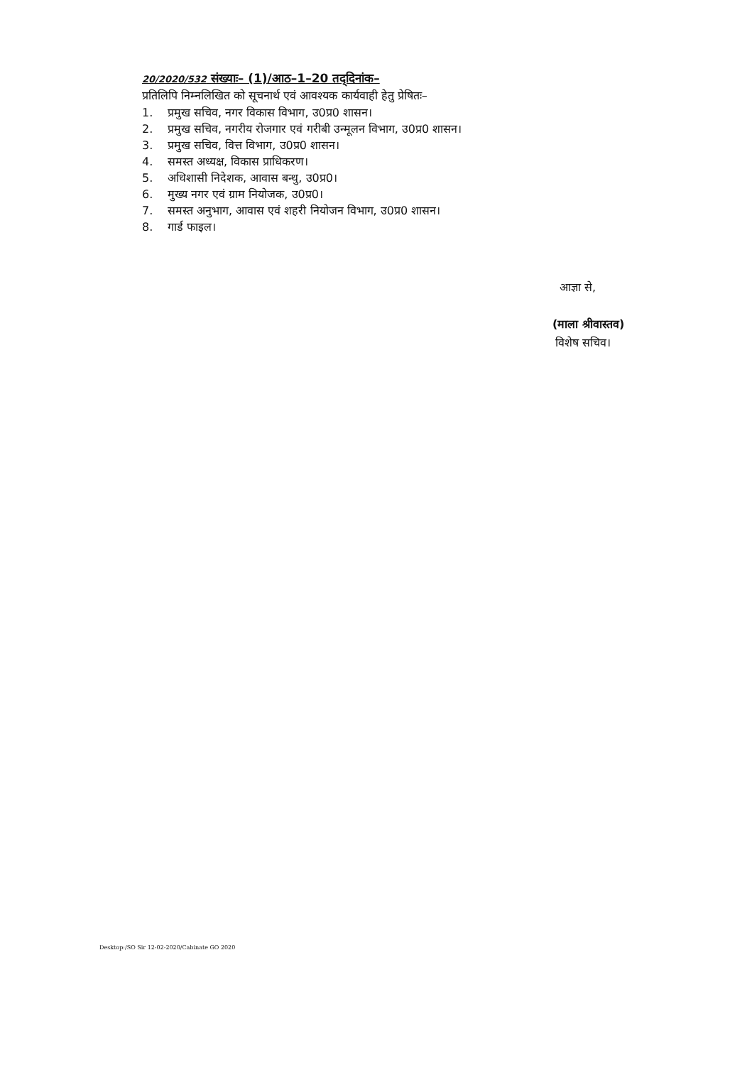20/2020/532 संख्याः– (1)/आठ–1–20 तद्‌दिनांक–
प्रतिलिपि निम्नलिखित को सूचनार्थ एवं आवश्यक कार्यवाही हेतु प्रेषितः–
1. प्रमुख सचिव, नगर विकास विभाग, उ0प्र0 शासन।
2. प्रमुख सचिव, नगरीय रोजगार एवं गरीबी उन्मूलन विभाग, उ0प्र0 शासन।
3. प्रमुख सचिव, वित्त विभाग, उ0प्र0 शासन।
4. समस्त अध्यक्ष, विकास प्राधिकरण।
5. अधिशासी निदेशक, आवास बन्धु, उ0प्र0।
6. मुख्य नगर एवं ग्राम नियोजक, उ0प्र0।
7. समस्त अनुभाग, आवास एवं शहरी नियोजन विभाग, उ0प्र0 शासन।
8. गार्ड फाइल।
आज्ञा से,
(माला श्रीवास्तव)
विशेष सचिव।
Desktop:/SO Sir 12-02-2020/Cabinate GO 2020